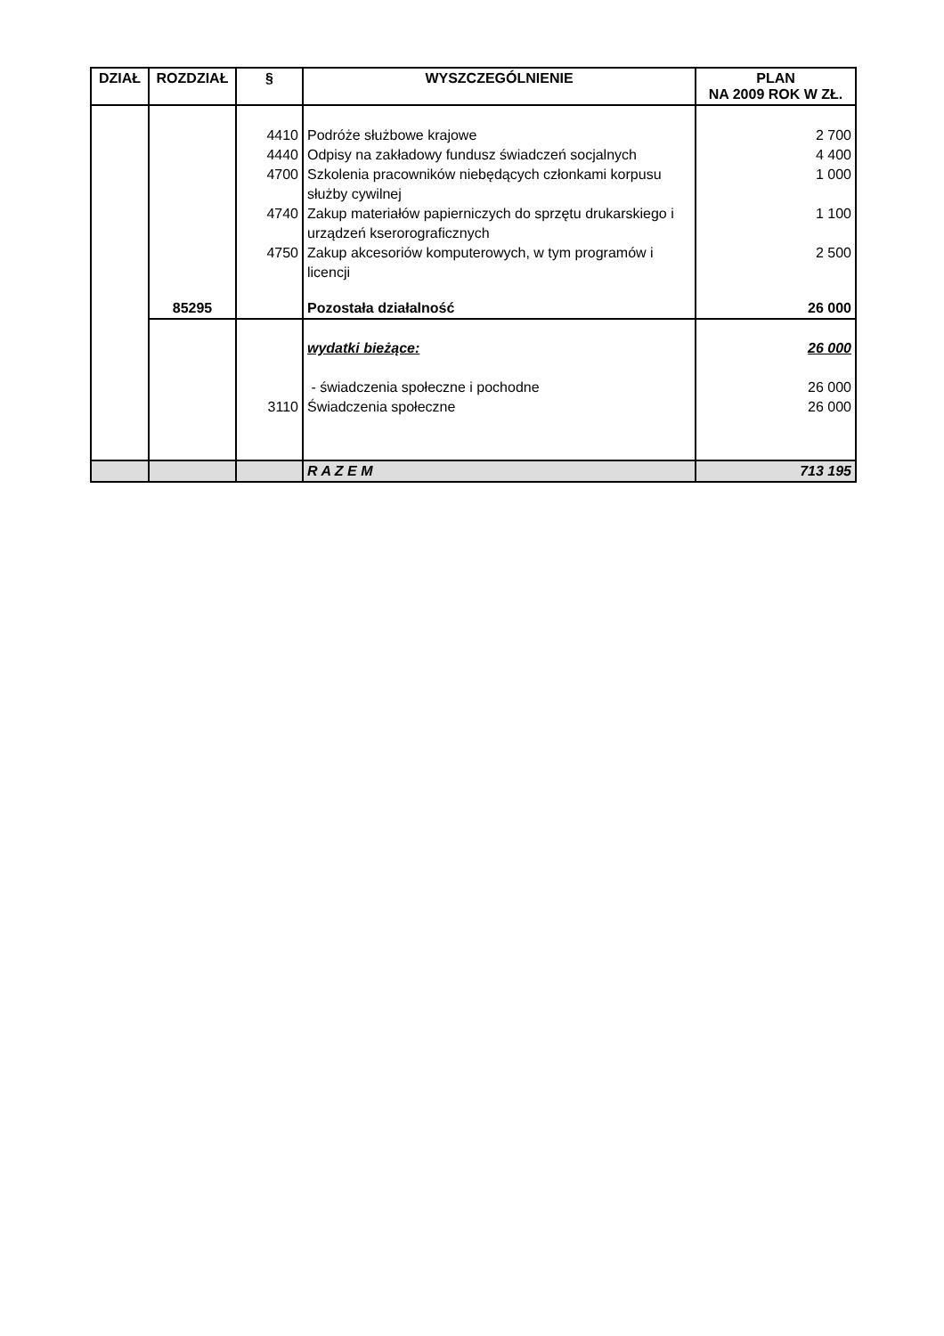| DZIAŁ | ROZDZIAŁ | § | WYSZCZEGÓLNIENIE | PLAN NA 2009 ROK W ZŁ. |
| --- | --- | --- | --- | --- |
| | | 4410 | Podróże służbowe krajowe | 2 700 |
| | | 4440 | Odpisy na zakładowy fundusz świadczeń socjalnych | 4 400 |
| | | 4700 | Szkolenia pracowników niebędących członkami korpusu służby cywilnej | 1 000 |
| | | 4740 | Zakup materiałów papierniczych do sprzętu drukarskiego i urządzeń kserorograficznych | 1 100 |
| | | 4750 | Zakup akcesoriów komputerowych, w tym programów i licencji | 2 500 |
| | 85295 | | Pozostała działalność | 26 000 |
| | | | wydatki bieżące: | 26 000 |
| | | | - świadczenia społeczne i pochodne | 26 000 |
| | | 3110 | Świadczenia społeczne | 26 000 |
| | | | R A Z E M | 713 195 |